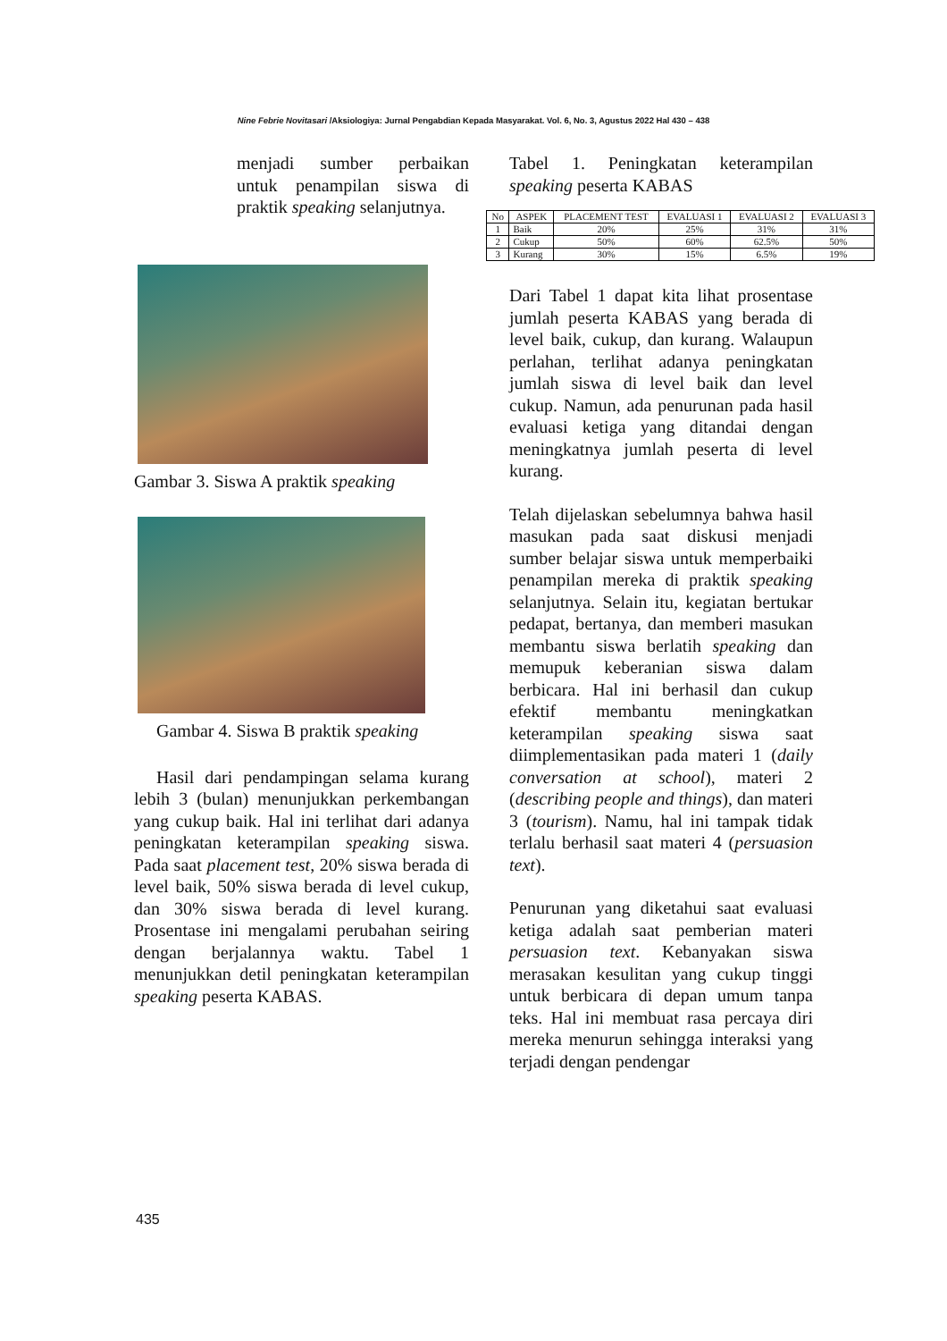Nine Febrie Novitasari /Aksiologiya: Jurnal Pengabdian Kepada Masyarakat. Vol. 6, No. 3, Agustus 2022 Hal 430 – 438
menjadi sumber perbaikan untuk penampilan siswa di praktik speaking selanjutnya.
Gambar 3. Siswa A praktik speaking
Gambar 4. Siswa B praktik speaking
Hasil dari pendampingan selama kurang lebih 3 (bulan) menunjukkan perkembangan yang cukup baik. Hal ini terlihat dari adanya peningkatan keterampilan speaking siswa. Pada saat placement test, 20% siswa berada di level baik, 50% siswa berada di level cukup, dan 30% siswa berada di level kurang. Prosentase ini mengalami perubahan seiring dengan berjalannya waktu. Tabel 1 menunjukkan detil peningkatan keterampilan speaking peserta KABAS.
Tabel 1. Peningkatan keterampilan speaking peserta KABAS
| No | ASPEK | PLACEMENT TEST | EVALUASI 1 | EVALUASI 2 | EVALUASI 3 |
| --- | --- | --- | --- | --- | --- |
| 1 | Baik | 20% | 25% | 31% | 31% |
| 2 | Cukup | 50% | 60% | 62.5% | 50% |
| 3 | Kurang | 30% | 15% | 6.5% | 19% |
Dari Tabel 1 dapat kita lihat prosentase jumlah peserta KABAS yang berada di level baik, cukup, dan kurang. Walaupun perlahan, terlihat adanya peningkatan jumlah siswa di level baik dan level cukup. Namun, ada penurunan pada hasil evaluasi ketiga yang ditandai dengan meningkatnya jumlah peserta di level kurang.
Telah dijelaskan sebelumnya bahwa hasil masukan pada saat diskusi menjadi sumber belajar siswa untuk memperbaiki penampilan mereka di praktik speaking selanjutnya. Selain itu, kegiatan bertukar pedapat, bertanya, dan memberi masukan membantu siswa berlatih speaking dan memupuk keberanian siswa dalam berbicara. Hal ini berhasil dan cukup efektif membantu meningkatkan keterampilan speaking siswa saat diimplementasikan pada materi 1 (daily conversation at school), materi 2 (describing people and things), dan materi 3 (tourism). Namu, hal ini tampak tidak terlalu berhasil saat materi 4 (persuasion text).
Penurunan yang diketahui saat evaluasi ketiga adalah saat pemberian materi persuasion text. Kebanyakan siswa merasakan kesulitan yang cukup tinggi untuk berbicara di depan umum tanpa teks. Hal ini membuat rasa percaya diri mereka menurun sehingga interaksi yang terjadi dengan pendengar
435